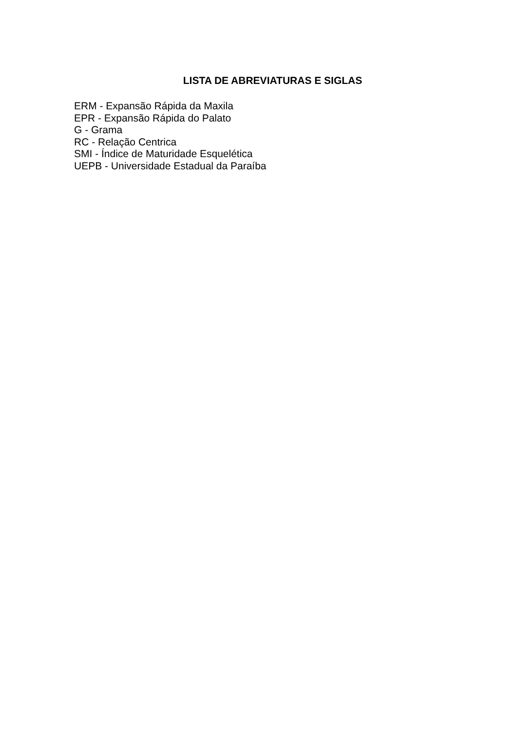LISTA DE ABREVIATURAS E SIGLAS
ERM - Expansão Rápida da Maxila
EPR - Expansão Rápida do Palato
G - Grama
RC - Relação Centrica
SMI - Índice de Maturidade Esquelética
UEPB - Universidade Estadual da Paraíba